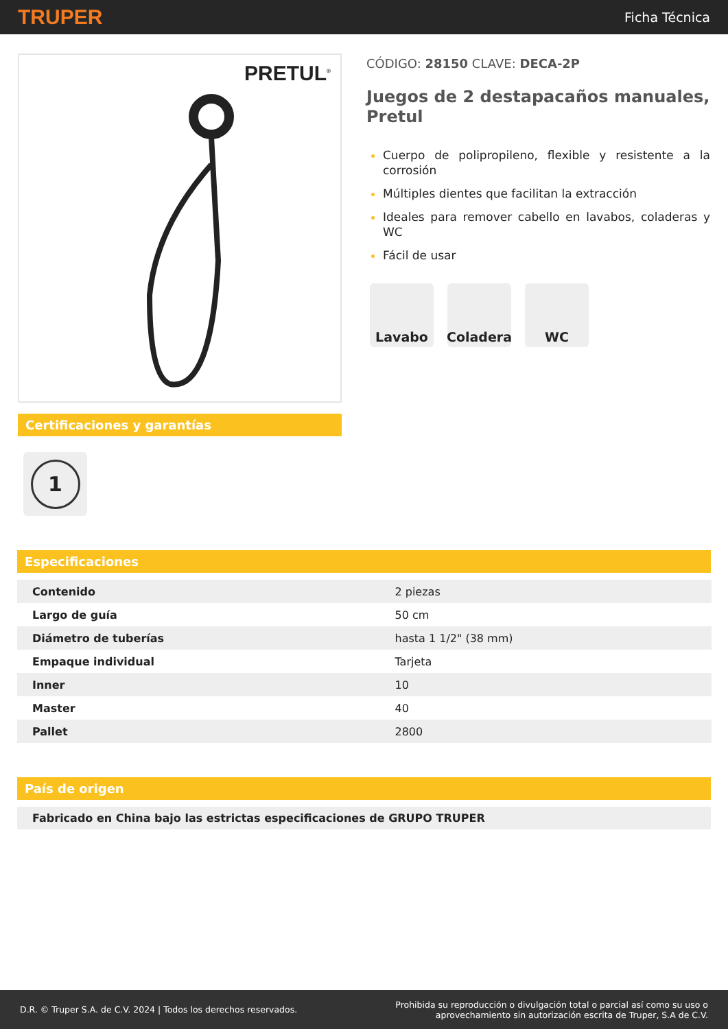TRUPER Ficha Técnica
PRETUL<sup>®</sup>
Certificaciones y garantías
1
CÓDIGO: 28150 CLAVE: DECA-2P
Juegos de 2 destapacaños manuales, Pretul
Cuerpo de polipropileno, flexible y resistente a la corrosión
Múltiples dientes que facilitan la extracción
Ideales para remover cabello en lavabos, coladeras y WC
Fácil de usar
Lavabo Coladera WC
Especificaciones
| Contenido | 2 piezas |
| Largo de guía | 50 cm |
| Diámetro de tuberías | hasta 1 1/2" (38 mm) |
| Empaque individual | Tarjeta |
| Inner | 10 |
| Master | 40 |
| Pallet | 2800 |
País de origen
Fabricado en China bajo las estrictas especificaciones de GRUPO TRUPER
D.R. © Truper S.A. de C.V. 2024 | Todos los derechos reservados. Prohibida su reproducción o divulgación total o parcial así como su uso o
aprovechamiento sin autorización escrita de Truper, S.A de C.V.